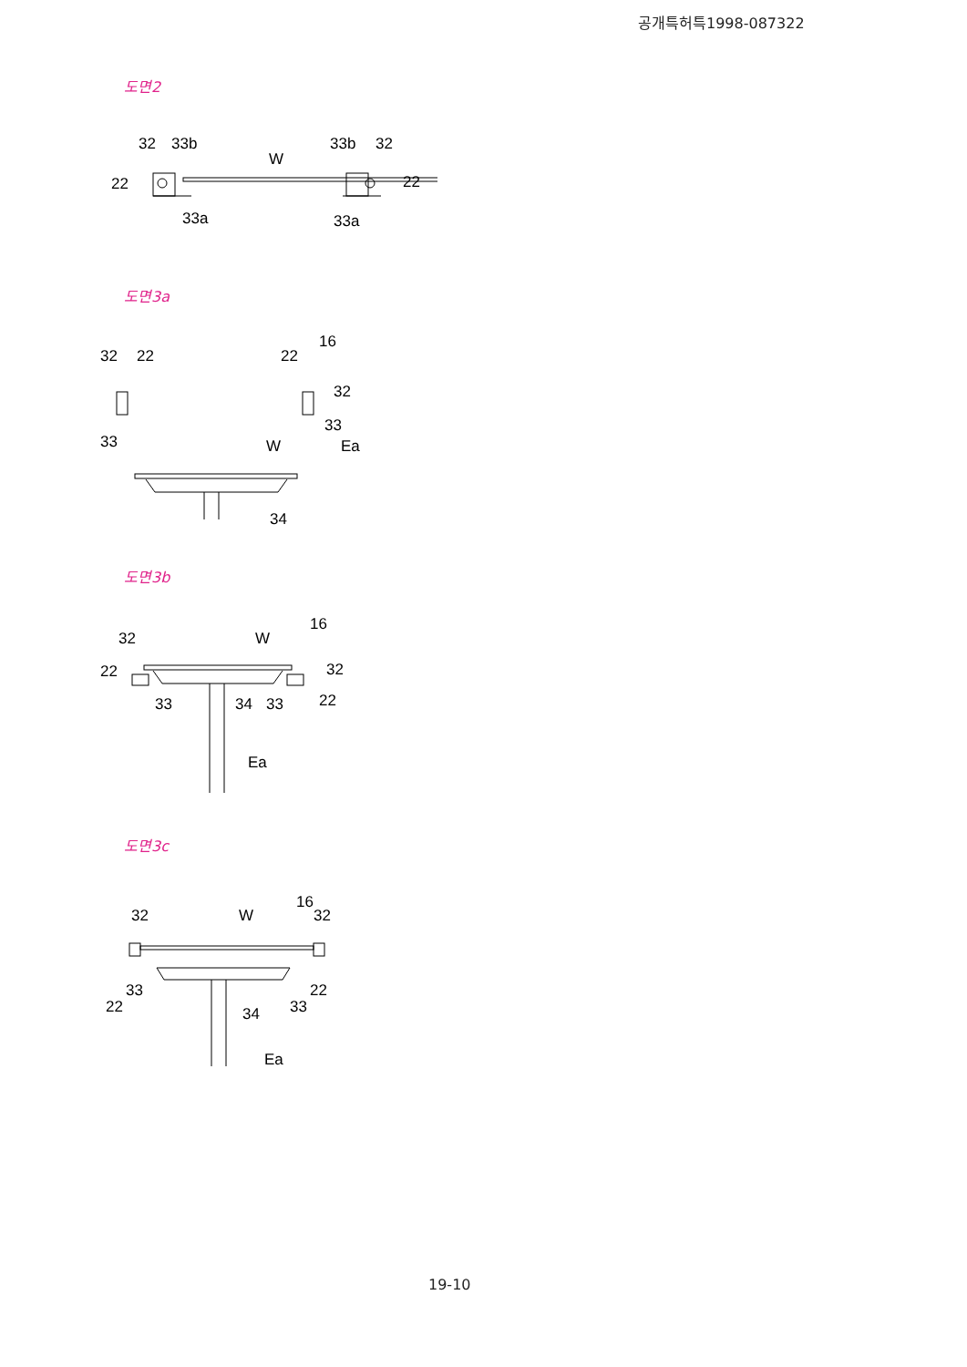공개특허특1998-087322
도면2
32
33b
W
33b
32
22
22
33a
33a
도면3a
32
22
33
22
16
32
33
W
Ea
34
도면3b
32
W
16
22
32
33
34
33
22
Ea
도면3c
32
W
16
32
33
22
33
22
34
Ea
19-10